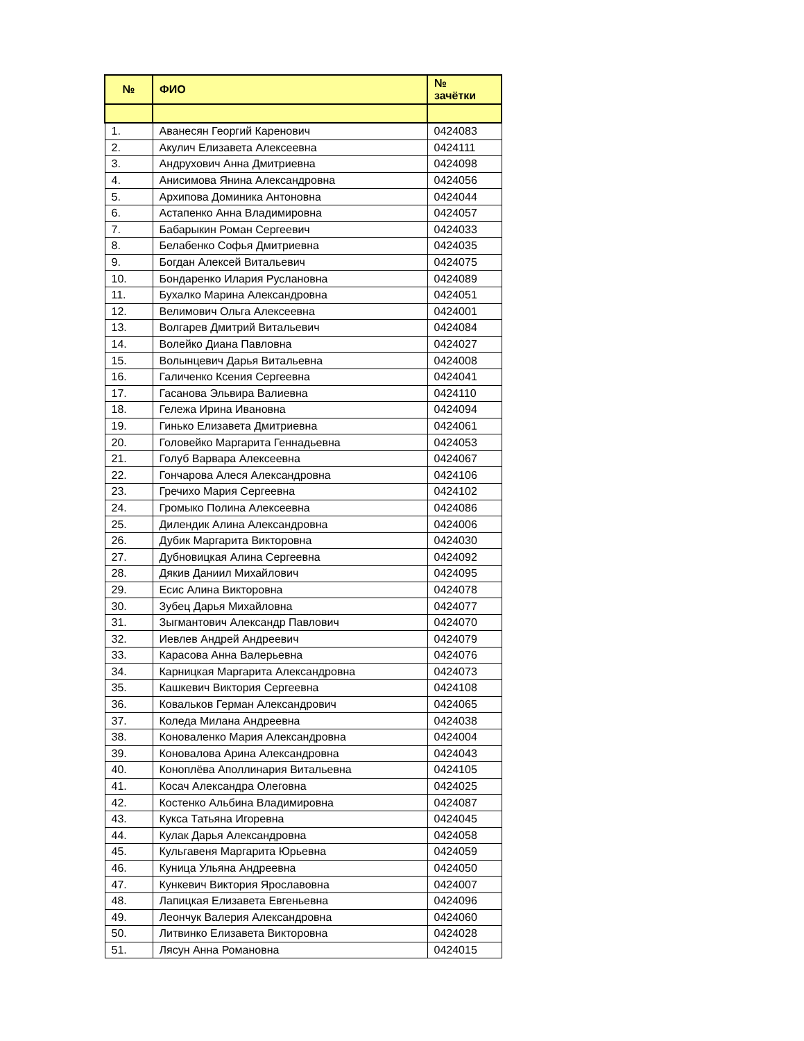| № | ФИО | № зачётки |
| --- | --- | --- |
| 1. | Аванесян Георгий Каренович | 0424083 |
| 2. | Акулич Елизавета Алексеевна | 0424111 |
| 3. | Андрухович Анна Дмитриевна | 0424098 |
| 4. | Анисимова Янина Александровна | 0424056 |
| 5. | Архипова Доминика Антоновна | 0424044 |
| 6. | Астапенко Анна Владимировна | 0424057 |
| 7. | Бабарыкин Роман Сергеевич | 0424033 |
| 8. | Белабенко Софья Дмитриевна | 0424035 |
| 9. | Богдан Алексей Витальевич | 0424075 |
| 10. | Бондаренко Илария Руслановна | 0424089 |
| 11. | Бухалко Марина Александровна | 0424051 |
| 12. | Велимович Ольга Алексеевна | 0424001 |
| 13. | Волгарев Дмитрий Витальевич | 0424084 |
| 14. | Волейко Диана Павловна | 0424027 |
| 15. | Волынцевич Дарья Витальевна | 0424008 |
| 16. | Галиченко Ксения Сергеевна | 0424041 |
| 17. | Гасанова Эльвира Валиевна | 0424110 |
| 18. | Гележа Ирина Ивановна | 0424094 |
| 19. | Гинько Елизавета Дмитриевна | 0424061 |
| 20. | Головейко Маргарита Геннадьевна | 0424053 |
| 21. | Голуб Варвара Алексеевна | 0424067 |
| 22. | Гончарова Алеся Александровна | 0424106 |
| 23. | Гречихо Мария Сергеевна | 0424102 |
| 24. | Громыко Полина Алексеевна | 0424086 |
| 25. | Дилендик Алина Александровна | 0424006 |
| 26. | Дубик Маргарита Викторовна | 0424030 |
| 27. | Дубновицкая Алина Сергеевна | 0424092 |
| 28. | Дякив Даниил Михайлович | 0424095 |
| 29. | Есис Алина Викторовна | 0424078 |
| 30. | Зубец Дарья Михайловна | 0424077 |
| 31. | Зыгмантович Александр Павлович | 0424070 |
| 32. | Иевлев Андрей Андреевич | 0424079 |
| 33. | Карасова Анна Валерьевна | 0424076 |
| 34. | Карницкая Маргарита Александровна | 0424073 |
| 35. | Кашкевич Виктория Сергеевна | 0424108 |
| 36. | Ковальков Герман Александрович | 0424065 |
| 37. | Коледа Милана Андреевна | 0424038 |
| 38. | Коноваленко Мария Александровна | 0424004 |
| 39. | Коновалова Арина Александровна | 0424043 |
| 40. | Коноплёва Аполлинария Витальевна | 0424105 |
| 41. | Косач Александра Олеговна | 0424025 |
| 42. | Костенко Альбина Владимировна | 0424087 |
| 43. | Кукса Татьяна Игоревна | 0424045 |
| 44. | Кулак Дарья Александровна | 0424058 |
| 45. | Кульгавеня Маргарита Юрьевна | 0424059 |
| 46. | Куница Ульяна Андреевна | 0424050 |
| 47. | Кункевич Виктория Ярославовна | 0424007 |
| 48. | Лапицкая Елизавета Евгеньевна | 0424096 |
| 49. | Леончук Валерия Александровна | 0424060 |
| 50. | Литвинко Елизавета Викторовна | 0424028 |
| 51. | Лясун Анна Романовна | 0424015 |